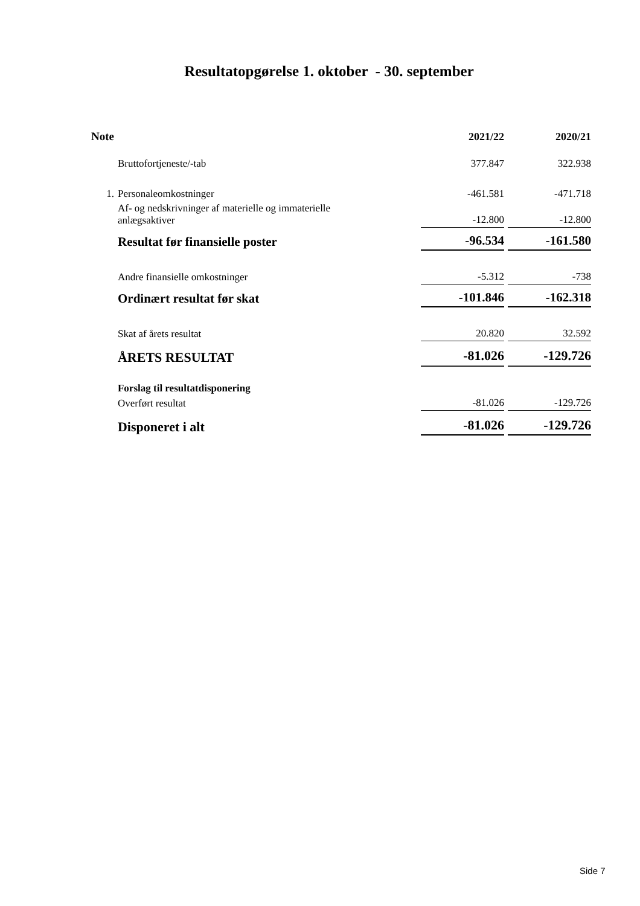Resultatopgørelse 1. oktober - 30. september
| Note | | 2021/22 | 2020/21 |
| --- | --- | --- | --- |
| | Bruttofortjeneste/-tab | 377.847 | 322.938 |
| 1. | Personaleomkostninger | -461.581 | -471.718 |
| | Af- og nedskrivninger af materielle og immaterielle anlægsaktiver | -12.800 | -12.800 |
| | Resultat før finansielle poster | -96.534 | -161.580 |
| | Andre finansielle omkostninger | -5.312 | -738 |
| | Ordinært resultat før skat | -101.846 | -162.318 |
| | Skat af årets resultat | 20.820 | 32.592 |
| | ÅRETS RESULTAT | -81.026 | -129.726 |
| | Forslag til resultatdisponering | | |
| | Overført resultat | -81.026 | -129.726 |
| | Disponeret i alt | -81.026 | -129.726 |
Side 7